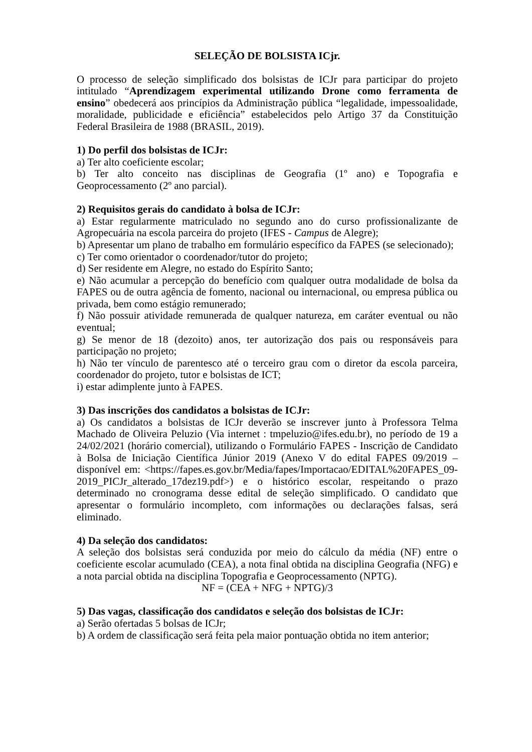SELEÇÃO DE BOLSISTA ICjr.
O processo de seleção simplificado dos bolsistas de ICJr para participar do projeto intitulado “Aprendizagem experimental utilizando Drone como ferramenta de ensino” obedecerá aos princípios da Administração pública “legalidade, impessoalidade, moralidade, publicidade e eficiência” estabelecidos pelo Artigo 37 da Constituição Federal Brasileira de 1988 (BRASIL, 2019).
1) Do perfil dos bolsistas de ICJr:
a) Ter alto coeficiente escolar;
b) Ter alto conceito nas disciplinas de Geografia (1º ano) e Topografia e Geoprocessamento (2º ano parcial).
2) Requisitos gerais do candidato à bolsa de ICJr:
a) Estar regularmente matriculado no segundo ano do curso profissionalizante de Agropecuária na escola parceira do projeto (IFES - Campus de Alegre);
b) Apresentar um plano de trabalho em formulário específico da FAPES (se selecionado);
c) Ter como orientador o coordenador/tutor do projeto;
d) Ser residente em Alegre, no estado do Espírito Santo;
e) Não acumular a percepção do benefício com qualquer outra modalidade de bolsa da FAPES ou de outra agência de fomento, nacional ou internacional, ou empresa pública ou privada, bem como estágio remunerado;
f) Não possuir atividade remunerada de qualquer natureza, em caráter eventual ou não eventual;
g) Se menor de 18 (dezoito) anos, ter autorização dos pais ou responsáveis para participação no projeto;
h) Não ter vínculo de parentesco até o terceiro grau com o diretor da escola parceira, coordenador do projeto, tutor e bolsistas de ICT;
i) estar adimplente junto à FAPES.
3) Das inscrições dos candidatos a bolsistas de ICJr:
a) Os candidatos a bolsistas de ICJr deverão se inscrever junto à Professora Telma Machado de Oliveira Peluzio (Via internet : tmpeluzio@ifes.edu.br), no período de 19 a 24/02/2021 (horário comercial), utilizando o Formulário FAPES - Inscrição de Candidato à Bolsa de Iniciação Científica Júnior 2019 (Anexo V do edital FAPES 09/2019 – disponível em: <https://fapes.es.gov.br/Media/fapes/Importacao/EDITAL%20FAPES_09-2019_PICJr_alterado_17dez19.pdf>) e o histórico escolar, respeitando o prazo determinado no cronograma desse edital de seleção simplificado. O candidato que apresentar o formulário incompleto, com informações ou declarações falsas, será eliminado.
4) Da seleção dos candidatos:
A seleção dos bolsistas será conduzida por meio do cálculo da média (NF) entre o coeficiente escolar acumulado (CEA), a nota final obtida na disciplina Geografia (NFG) e a nota parcial obtida na disciplina Topografia e Geoprocessamento (NPTG).
NF = (CEA + NFG + NPTG)/3
5) Das vagas, classificação dos candidatos e seleção dos bolsistas de ICJr:
a) Serão ofertadas 5 bolsas de ICJr;
b) A ordem de classificação será feita pela maior pontuação obtida no item anterior;